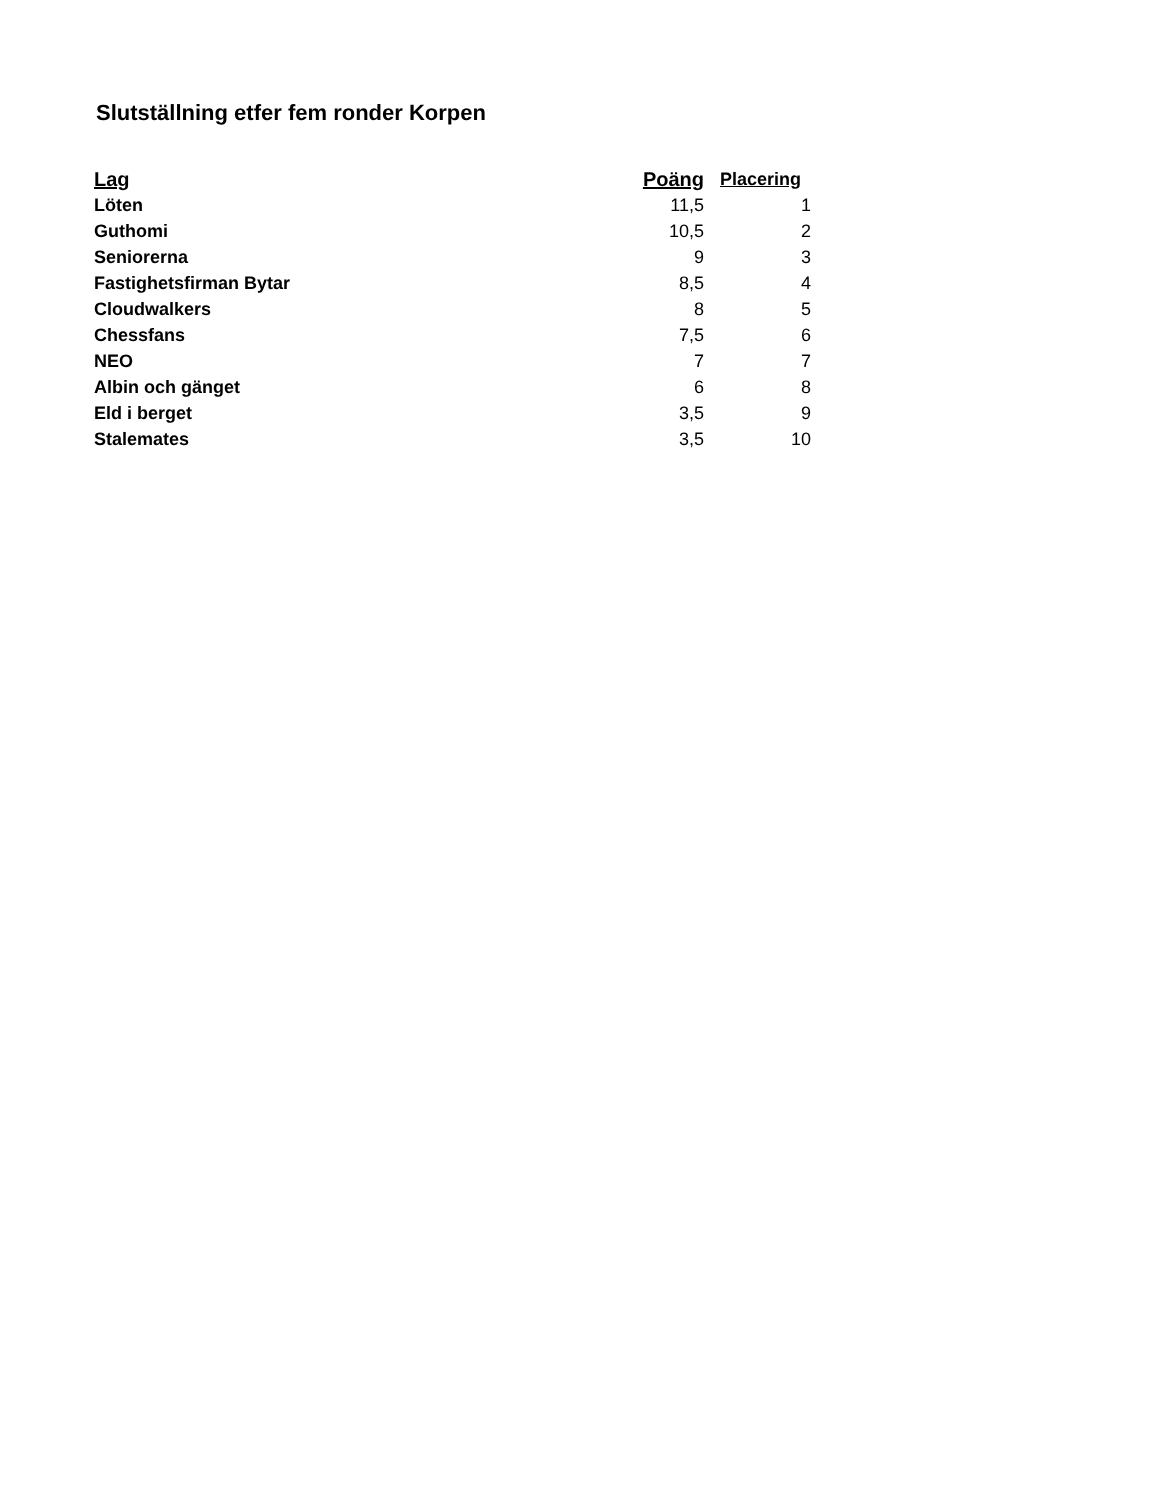Slutställning etfer fem ronder Korpen
| Lag | Poäng | Placering |
| --- | --- | --- |
| Löten | 11,5 | 1 |
| Guthomi | 10,5 | 2 |
| Seniorerna | 9 | 3 |
| Fastighetsfirman Bytar | 8,5 | 4 |
| Cloudwalkers | 8 | 5 |
| Chessfans | 7,5 | 6 |
| NEO | 7 | 7 |
| Albin och gänget | 6 | 8 |
| Eld i berget | 3,5 | 9 |
| Stalemates | 3,5 | 10 |